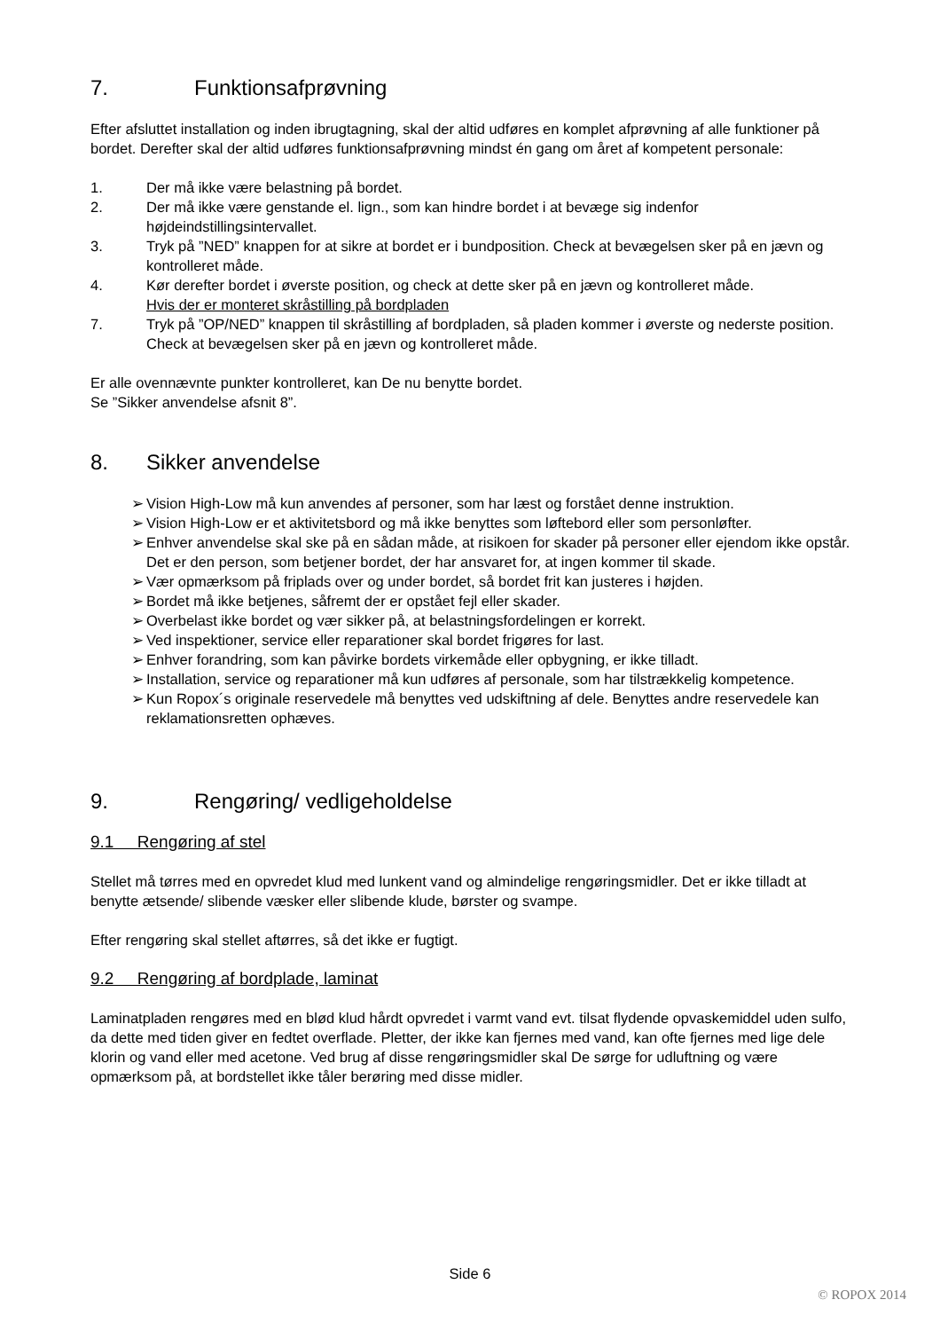7. Funktionsafprøvning
Efter afsluttet installation og inden ibrugtagning, skal der altid udføres en komplet afprøvning af alle funktioner på bordet. Derefter skal der altid udføres funktionsafprøvning mindst én gang om året af kompetent personale:
1. Der må ikke være belastning på bordet.
2. Der må ikke være genstande el. lign., som kan hindre bordet i at bevæge sig indenfor højdeindstillingsintervallet.
3. Tryk på ”NED” knappen for at sikre at bordet er i bundposition. Check at bevægelsen sker på en jævn og kontrolleret måde.
4. Kør derefter bordet i øverste position, og check at dette sker på en jævn og kontrolleret måde.
Hvis der er monteret skråstilling på bordpladen
7. Tryk på ”OP/NED” knappen til skråstilling af bordpladen, så pladen kommer i øverste og nederste position. Check at bevægelsen sker på en jævn og kontrolleret måde.
Er alle ovennævnte punkter kontrolleret, kan De nu benytte bordet.
Se ”Sikker anvendelse afsnit 8”.
8. Sikker anvendelse
➢ Vision High-Low må kun anvendes af personer, som har læst og forstået denne instruktion.
➢ Vision High-Low er et aktivitetsbord og må ikke benyttes som løftebord eller som personløfter.
➢ Enhver anvendelse skal ske på en sådan måde, at risikoen for skader på personer eller ejendom ikke opstår. Det er den person, som betjener bordet, der har ansvaret for, at ingen kommer til skade.
➢ Vær opmærksom på friplads over og under bordet, så bordet frit kan justeres i højden.
➢ Bordet må ikke betjenes, såfremt der er opstået fejl eller skader.
➢ Overbelast ikke bordet og vær sikker på, at belastningsfordelingen er korrekt.
➢ Ved inspektioner, service eller reparationer skal bordet frigøres for last.
➢ Enhver forandring, som kan påvirke bordets virkemåde eller opbygning, er ikke tilladt.
➢ Installation, service og reparationer må kun udføres af personale, som har tilstrækkelig kompetence.
➢ Kun Ropox´s originale reservedele må benyttes ved udskiftning af dele. Benyttes andre reservedele kan reklamationsretten ophæves.
9. Rengøring/ vedligeholdelse
9.1 Rengøring af stel
Stellet må tørres med en opvredet klud med lunkent vand og almindelige rengøringsmidler. Det er ikke tilladt at benytte ætsende/ slibende væsker eller slibende klude, børster og svampe.
Efter rengøring skal stellet aftørres, så det ikke er fugtigt.
9.2 Rengøring af bordplade, laminat
Laminatpladen rengøres med en blød klud hårdt opvredet i varmt vand evt. tilsat flydende opvaskemiddel uden sulfo, da dette med tiden giver en fedtet overflade. Pletter, der ikke kan fjernes med vand, kan ofte fjernes med lige dele klorin og vand eller med acetone. Ved brug af disse rengøringsmidler skal De sørge for udluftning og være opmærksom på, at bordstellet ikke tåler berøring med disse midler.
Side 6
© ROPOX 2014